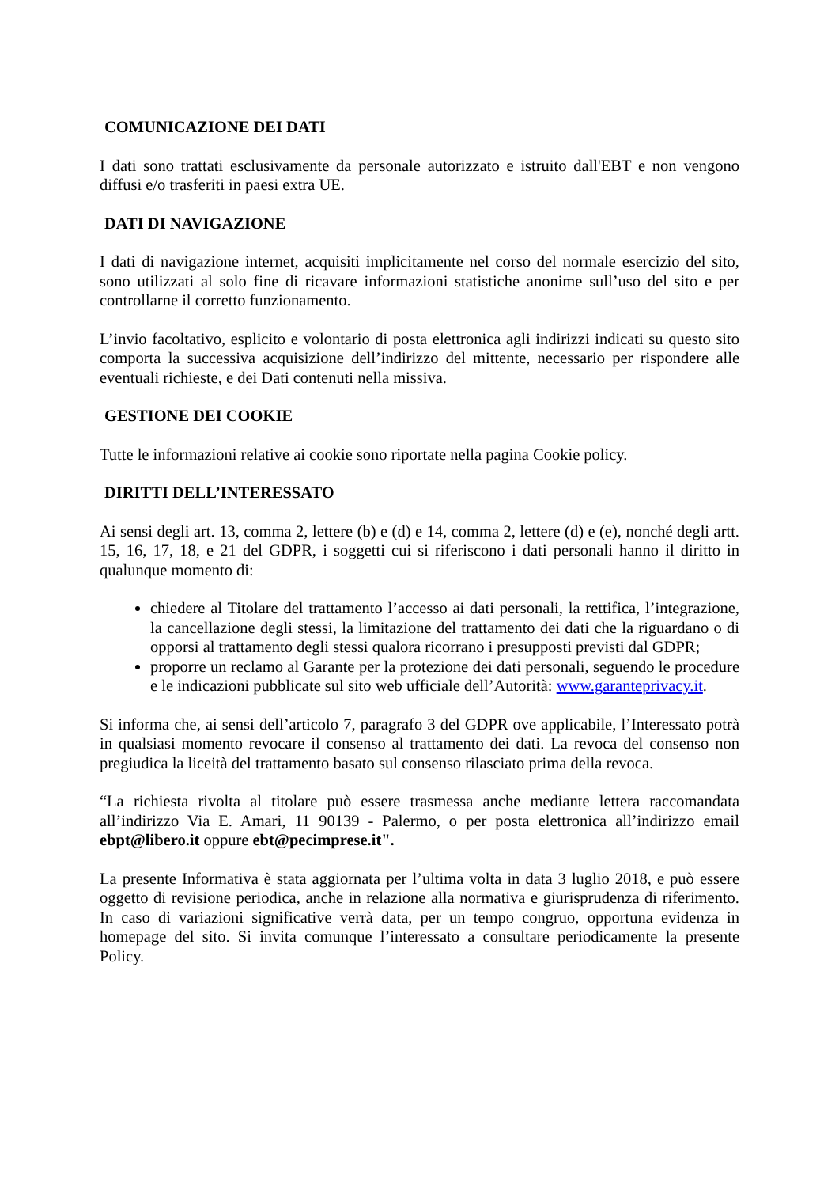COMUNICAZIONE DEI DATI
I dati sono trattati esclusivamente da personale autorizzato e istruito dall'EBT e non vengono diffusi e/o trasferiti in paesi extra UE.
DATI DI NAVIGAZIONE
I dati di navigazione internet, acquisiti implicitamente nel corso del normale esercizio del sito, sono utilizzati al solo fine di ricavare informazioni statistiche anonime sull’uso del sito e per controllarne il corretto funzionamento.
L’invio facoltativo, esplicito e volontario di posta elettronica agli indirizzi indicati su questo sito comporta la successiva acquisizione dell’indirizzo del mittente, necessario per rispondere alle eventuali richieste, e dei Dati contenuti nella missiva.
GESTIONE DEI COOKIE
Tutte le informazioni relative ai cookie sono riportate nella pagina Cookie policy.
DIRITTI DELL’INTERESSATO
Ai sensi degli art. 13, comma 2, lettere (b) e (d) e 14, comma 2, lettere (d) e (e), nonché degli artt. 15, 16, 17, 18, e 21 del GDPR, i soggetti cui si riferiscono i dati personali hanno il diritto in qualunque momento di:
chiedere al Titolare del trattamento l’accesso ai dati personali, la rettifica, l’integrazione, la cancellazione degli stessi, la limitazione del trattamento dei dati che la riguardano o di opporsi al trattamento degli stessi qualora ricorrano i presupposti previsti dal GDPR;
proporre un reclamo al Garante per la protezione dei dati personali, seguendo le procedure e le indicazioni pubblicate sul sito web ufficiale dell’Autorità: www.garanteprivacy.it.
Si informa che, ai sensi dell’articolo 7, paragrafo 3 del GDPR ove applicabile, l’Interessato potrà in qualsiasi momento revocare il consenso al trattamento dei dati. La revoca del consenso non pregiudica la liceità del trattamento basato sul consenso rilasciato prima della revoca.
“La richiesta rivolta al titolare può essere trasmessa anche mediante lettera raccomandata all’indirizzo Via E. Amari, 11 90139 - Palermo, o per posta elettronica all’indirizzo email ebpt@libero.it oppure ebt@pecimprese.it".
La presente Informativa è stata aggiornata per l’ultima volta in data 3 luglio 2018, e può essere oggetto di revisione periodica, anche in relazione alla normativa e giurisprudenza di riferimento. In caso di variazioni significative verrà data, per un tempo congruo, opportuna evidenza in homepage del sito. Si invita comunque l’interessato a consultare periodicamente la presente Policy.